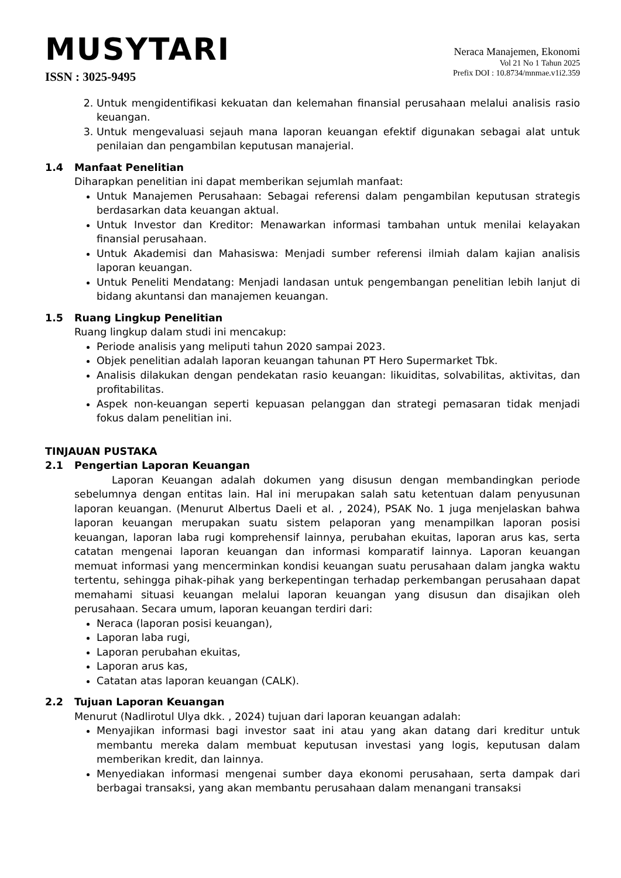MUSYTARI
ISSN : 3025-9495
Neraca Manajemen, Ekonomi
Vol 21 No 1 Tahun 2025
Prefix DOI : 10.8734/mnmae.v1i2.359
2. Untuk mengidentifikasi kekuatan dan kelemahan finansial perusahaan melalui analisis rasio keuangan.
3. Untuk mengevaluasi sejauh mana laporan keuangan efektif digunakan sebagai alat untuk penilaian dan pengambilan keputusan manajerial.
1.4 Manfaat Penelitian
Diharapkan penelitian ini dapat memberikan sejumlah manfaat:
Untuk Manajemen Perusahaan: Sebagai referensi dalam pengambilan keputusan strategis berdasarkan data keuangan aktual.
Untuk Investor dan Kreditor: Menawarkan informasi tambahan untuk menilai kelayakan finansial perusahaan.
Untuk Akademisi dan Mahasiswa: Menjadi sumber referensi ilmiah dalam kajian analisis laporan keuangan.
Untuk Peneliti Mendatang: Menjadi landasan untuk pengembangan penelitian lebih lanjut di bidang akuntansi dan manajemen keuangan.
1.5 Ruang Lingkup Penelitian
Ruang lingkup dalam studi ini mencakup:
Periode analisis yang meliputi tahun 2020 sampai 2023.
Objek penelitian adalah laporan keuangan tahunan PT Hero Supermarket Tbk.
Analisis dilakukan dengan pendekatan rasio keuangan: likuiditas, solvabilitas, aktivitas, dan profitabilitas.
Aspek non-keuangan seperti kepuasan pelanggan dan strategi pemasaran tidak menjadi fokus dalam penelitian ini.
TINJAUAN PUSTAKA
2.1 Pengertian Laporan Keuangan
Laporan Keuangan adalah dokumen yang disusun dengan membandingkan periode sebelumnya dengan entitas lain. Hal ini merupakan salah satu ketentuan dalam penyusunan laporan keuangan. (Menurut Albertus Daeli et al. , 2024), PSAK No. 1 juga menjelaskan bahwa laporan keuangan merupakan suatu sistem pelaporan yang menampilkan laporan posisi keuangan, laporan laba rugi komprehensif lainnya, perubahan ekuitas, laporan arus kas, serta catatan mengenai laporan keuangan dan informasi komparatif lainnya. Laporan keuangan memuat informasi yang mencerminkan kondisi keuangan suatu perusahaan dalam jangka waktu tertentu, sehingga pihak-pihak yang berkepentingan terhadap perkembangan perusahaan dapat memahami situasi keuangan melalui laporan keuangan yang disusun dan disajikan oleh perusahaan. Secara umum, laporan keuangan terdiri dari:
Neraca (laporan posisi keuangan),
Laporan laba rugi,
Laporan perubahan ekuitas,
Laporan arus kas,
Catatan atas laporan keuangan (CALK).
2.2 Tujuan Laporan Keuangan
Menurut (Nadlirotul Ulya dkk. , 2024) tujuan dari laporan keuangan adalah:
Menyajikan informasi bagi investor saat ini atau yang akan datang dari kreditur untuk membantu mereka dalam membuat keputusan investasi yang logis, keputusan dalam memberikan kredit, dan lainnya.
Menyediakan informasi mengenai sumber daya ekonomi perusahaan, serta dampak dari berbagai transaksi, yang akan membantu perusahaan dalam menangani transaksi